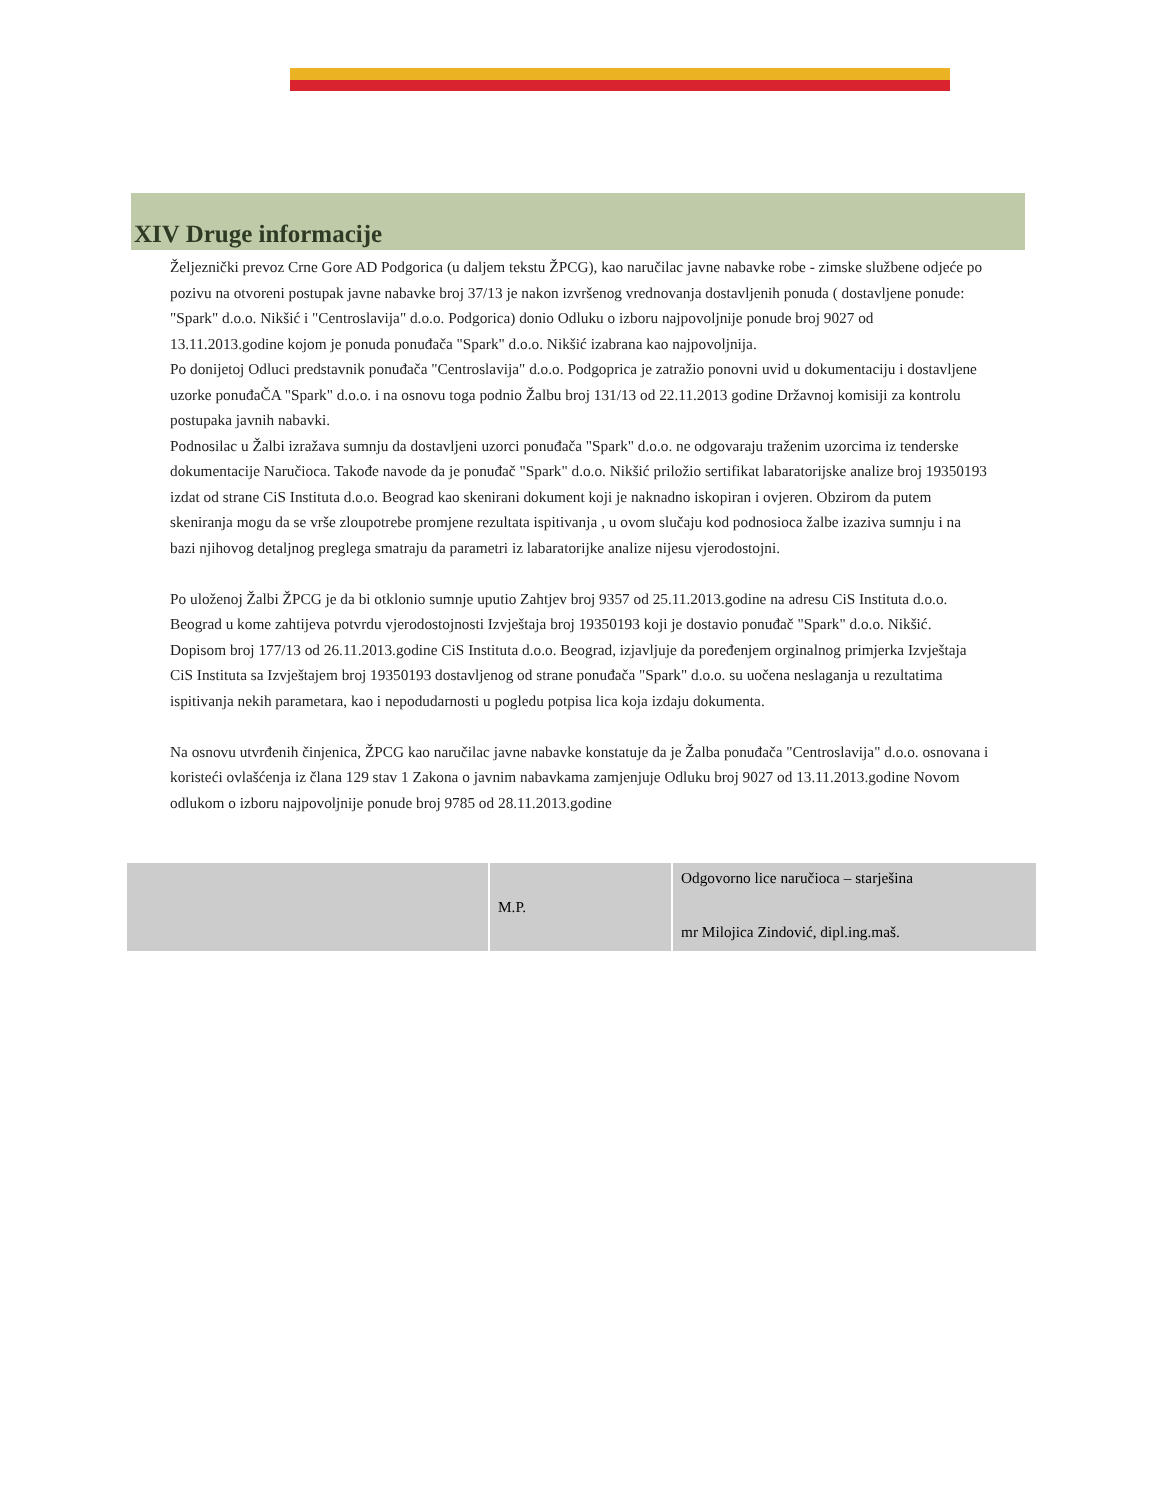XIV Druge informacije
Željeznički prevoz Crne Gore AD Podgorica (u daljem tekstu ŽPCG), kao naručilac javne nabavke robe - zimske službene odjeće po pozivu na otvoreni postupak javne nabavke broj 37/13 je nakon izvršenog vrednovanja dostavljenih ponuda ( dostavljene ponude: "Spark" d.o.o. Nikšić i "Centroslavija" d.o.o. Podgorica) donio Odluku o izboru najpovoljnije ponude broj 9027 od 13.11.2013.godine kojom je ponuda ponuđača "Spark" d.o.o. Nikšić izabrana kao najpovoljnija.
Po donijetoj Odluci predstavnik ponuđača "Centroslavija" d.o.o. Podgoprica je zatražio ponovni uvid u dokumentaciju i dostavljene uzorke ponuđaČA "Spark" d.o.o. i na osnovu toga podnio Žalbu broj 131/13 od 22.11.2013 godine Državnoj komisiji za kontrolu postupaka javnih nabavki.
Podnosilac u Žalbi izražava sumnju da dostavljeni uzorci ponuđača "Spark" d.o.o. ne odgovaraju traženim uzorcima iz tenderske dokumentacije Naručioca. Takođe navode da je ponuđač "Spark" d.o.o. Nikšić priložio sertifikat labaratorijske analize broj 19350193 izdat od strane CiS Instituta d.o.o. Beograd kao skenirani dokument koji je naknadno iskopiran i ovjeren. Obzirom da putem skeniranja mogu da se vrše zloupotrebe promjene rezultata ispitivanja , u ovom slučaju kod podnosioca žalbe izaziva sumnju i na bazi njihovog detaljnog preglega smatraju da parametri iz labaratorijke analize nijesu vjerodostojni.
Po uloženoj Žalbi ŽPCG je da bi otklonio sumnje uputio Zahtjev broj 9357 od 25.11.2013.godine na adresu CiS Instituta d.o.o. Beograd u kome zahtijeva potvrdu vjerodostojnosti Izvještaja broj 19350193 koji je dostavio ponuđač "Spark" d.o.o. Nikšić. Dopisom broj 177/13 od 26.11.2013.godine CiS Instituta d.o.o. Beograd, izjavljuje da poređenjem orginalnog primjerka Izvještaja CiS Instituta sa Izvještajem broj 19350193 dostavljenog od strane ponuđača "Spark" d.o.o. su uočena neslaganja u rezultatima ispitivanja nekih parametara, kao i nepodudarnosti u pogledu potpisa lica koja izdaju dokumenta.
Na osnovu utvrđenih činjenica, ŽPCG kao naručilac javne nabavke konstatuje da je Žalba ponuđača "Centroslavija" d.o.o. osnovana i koristeći ovlašćenja iz člana 129 stav 1 Zakona o javnim nabavkama zamjenjuje Odluku broj 9027 od 13.11.2013.godine Novom odlukom o izboru najpovoljnije ponude broj 9785 od 28.11.2013.godine
| | M.P. | Odgovorno lice naručioca – starješina mr Milojica Zindović, dipl.ing.maš. |